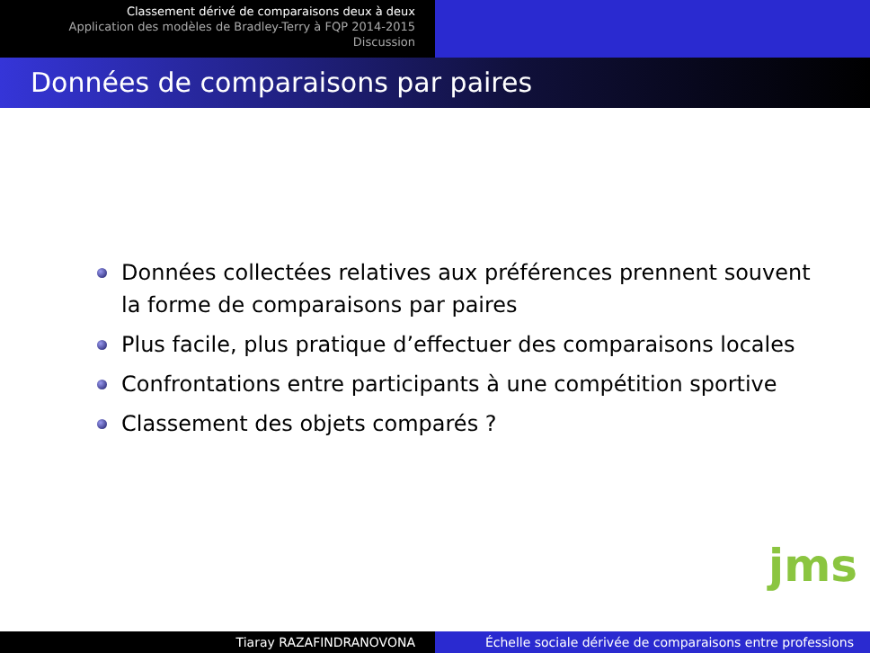Classement dérivé de comparaisons deux à deux
Application des modèles de Bradley-Terry à FQP 2014-2015
Discussion
Données de comparaisons par paires
Données collectées relatives aux préférences prennent souvent la forme de comparaisons par paires
Plus facile, plus pratique d’effectuer des comparaisons locales
Confrontations entre participants à une compétition sportive
Classement des objets comparés ?
jms
Tiaray RAZAFINDRANOVONA Échelle sociale dérivée de comparaisons entre professions